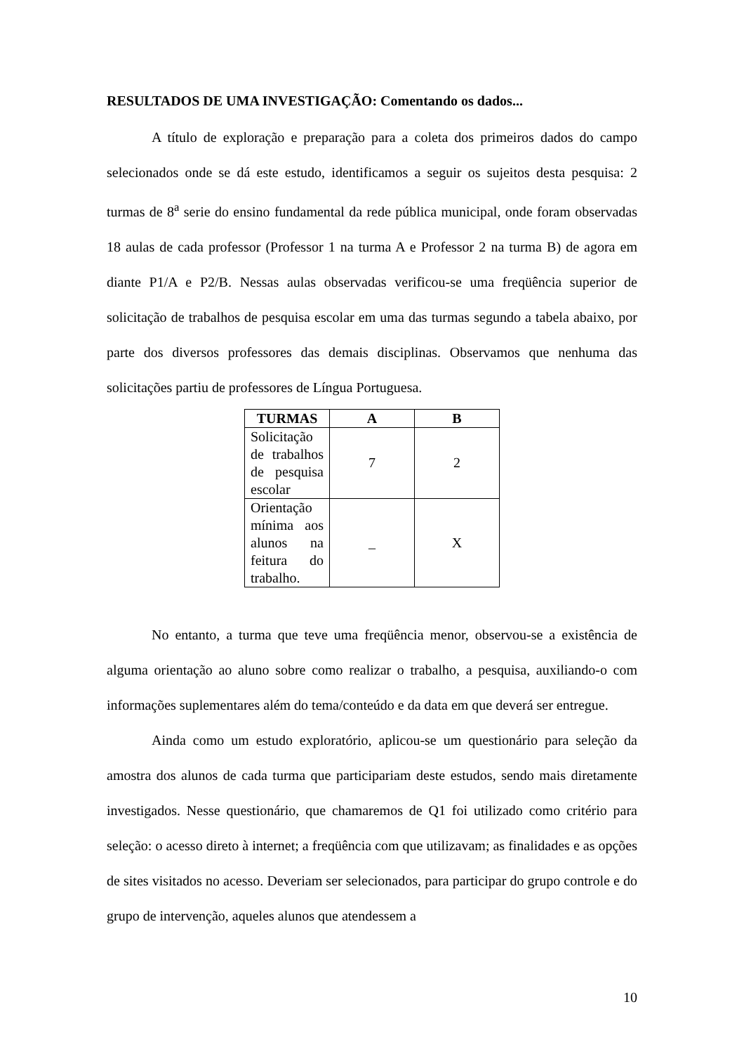RESULTADOS DE UMA INVESTIGAÇÃO: Comentando os dados...
A título de exploração e preparação para a coleta dos primeiros dados do campo selecionados onde se dá este estudo, identificamos a seguir os sujeitos desta pesquisa: 2 turmas de 8<sup>a</sup> serie do ensino fundamental da rede pública municipal, onde foram observadas 18 aulas de cada professor (Professor 1 na turma A e Professor 2 na turma B) de agora em diante P1/A e P2/B. Nessas aulas observadas verificou-se uma freqüência superior de solicitação de trabalhos de pesquisa escolar em uma das turmas segundo a tabela abaixo, por parte dos diversos professores das demais disciplinas. Observamos que nenhuma das solicitações partiu de professores de Língua Portuguesa.
| TURMAS | A | B |
| --- | --- | --- |
| Solicitação de trabalhos de pesquisa escolar | 7 | 2 |
| Orientação mínima aos alunos na feitura do trabalho. | _ | X |
No entanto, a turma que teve uma freqüência menor, observou-se a existência de alguma orientação ao aluno sobre como realizar o trabalho, a pesquisa, auxiliando-o com informações suplementares além do tema/conteúdo e da data em que deverá ser entregue.
Ainda como um estudo exploratório, aplicou-se um questionário para seleção da amostra dos alunos de cada turma que participariam deste estudos, sendo mais diretamente investigados. Nesse questionário, que chamaremos de Q1 foi utilizado como critério para seleção: o acesso direto à internet; a freqüência com que utilizavam; as finalidades e as opções de sites visitados no acesso. Deveriam ser selecionados, para participar do grupo controle e do grupo de intervenção, aqueles alunos que atendessem a
10